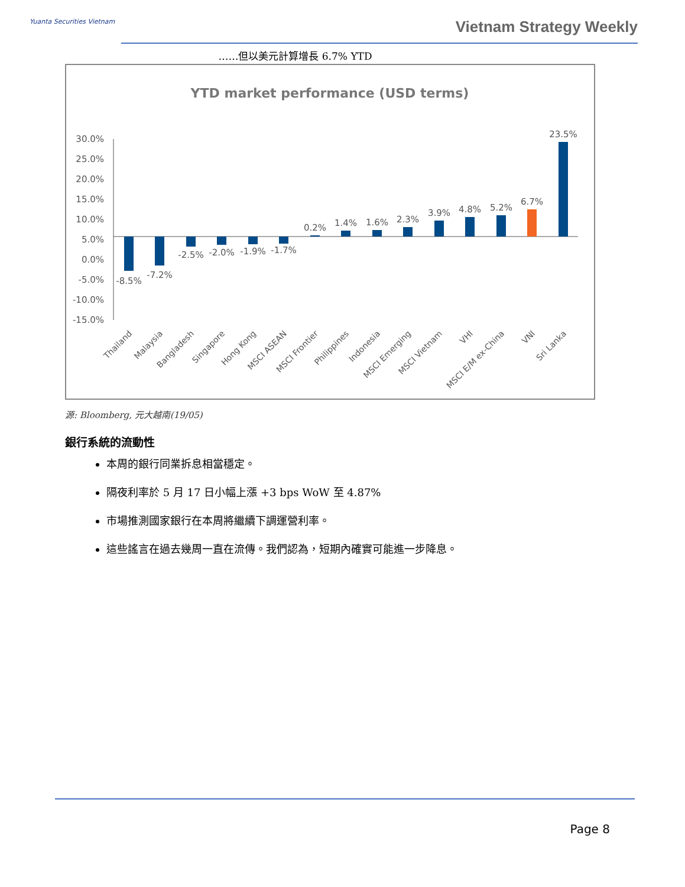Yuanta Securities Vietnam Vietnam Strategy Weekly
……但以美元計算增長 6.7% YTD
YTD market performance (USD terms)
30.0%
25.0%
20.0%
15.0%
10.0%
5.0%
0.0%
-5.0%
-10.0%
-15.0%
-8.5%
-7.2%
-2.5%
-2.0%
-1.9%
-1.7%
0.2%
1.4%
1.6%
2.3%
3.9%
4.8%
5.2%
6.7%
23.5%
Thailand
Malaysia
Bangladesh
Singapore
Hong Kong
MSCI ASEAN
MSCI Frontier
Philippines
Indonesia
MSCI Emerging
MSCI Vietnam
VHI
MSCI E/M ex-China
VNI
Sri Lanka
源: Bloomberg, 元大越南(19/05)
銀行系統的流動性
本周的銀行同業拆息相當穩定。
隔夜利率於 5 月 17 日小幅上漲 +3 bps WoW 至 4.87%
市場推測國家銀行在本周將繼續下調運營利率。
這些謠言在過去幾周一直在流傳。我們認為，短期內確實可能進一步降息。
Page 8